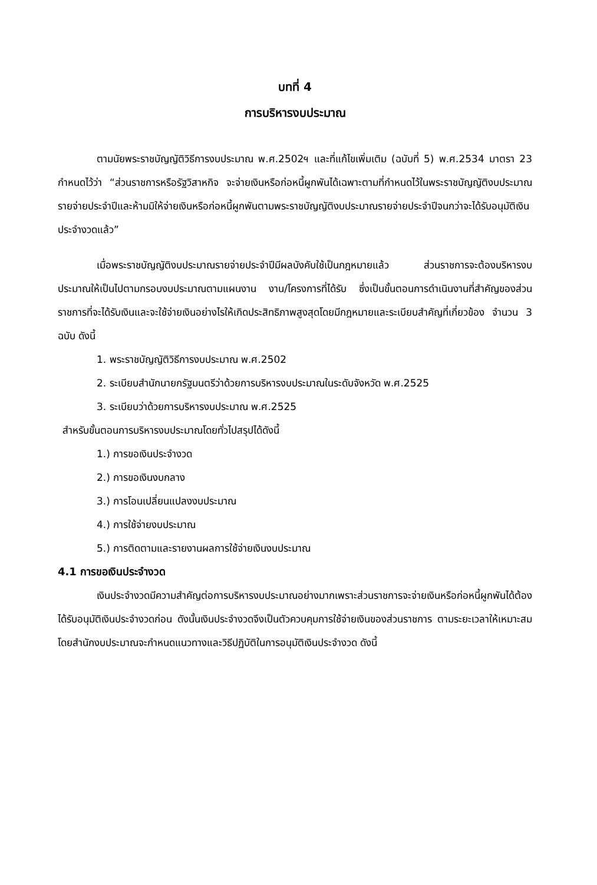บทที่ 4
การบริหารงบประมาณ
ตามนัยพระราชบัญญัติวิธีการงบประมาณ พ.ศ.2502ฯ และที่แก้ไขเพิ่มเติม (ฉบับที่ 5) พ.ศ.2534 มาตรา 23 กำหนดไว้ว่า “ส่วนราชการหรือรัฐวิสาหกิจ จะจ่ายเงินหรือก่อหนี้ผูกพันได้เฉพาะตามที่กำหนดไว้ในพระราชบัญญัติงบประมาณรายจ่ายประจำปีและห้ามมิให้จ่ายเงินหรือก่อหนี้ผูกพันตามพระราชบัญญัติงบประมาณรายจ่ายประจำปีจนกว่าจะได้รับอนุมัติเงินประจำงวดแล้ว”
เมื่อพระราชบัญญัติงบประมาณรายจ่ายประจำปีมีผลบังคับใช้เป็นกฎหมายแล้ว ส่วนราชการจะต้องบริหารงบประมาณให้เป็นไปตามกรอบงบประมาณตามแผนงาน งาน/โครงการที่ได้รับ ซึ่งเป็นขั้นตอนการดำเนินงานที่สำคัญของส่วนราชการที่จะได้รับเงินและจะใช้จ่ายเงินอย่างไรให้เกิดประสิทธิภาพสูงสุดโดยมีกฎหมายและระเบียบสำคัญที่เกี่ยวข้อง จำนวน 3 ฉบับ ดังนี้
1. พระราชบัญญัติวิธีการงบประมาณ พ.ศ.2502
2. ระเบียบสำนักนายกรัฐมนตรีว่าด้วยการบริหารงบประมาณในระดับจังหวัด พ.ศ.2525
3. ระเบียบว่าด้วยการบริหารงบประมาณ พ.ศ.2525
สำหรับขั้นตอนการบริหารงบประมาณโดยทั่วไปสรุปได้ดังนี้
1.) การขอเงินประจำงวด
2.) การขอเงินงบกลาง
3.) การโอนเปลี่ยนแปลงงบประมาณ
4.) การใช้จ่ายงบประมาณ
5.) การติดตามและรายงานผลการใช้จ่ายเงินงบประมาณ
4.1 การขอเงินประจำงวด
เงินประจำงวดมีความสำคัญต่อการบริหารงบประมาณอย่างมากเพราะส่วนราชการจะจ่ายเงินหรือก่อหนี้ผูกพันได้ต้องได้รับอนุมัติเงินประจำงวดก่อน ดังนั้นเงินประจำงวดจึงเป็นตัวควบคุมการใช้จ่ายเงินของส่วนราชการ ตามระยะเวลาให้เหมาะสม โดยสำนักงบประมาณจะกำหนดแนวทางและวิธีปฏิบัติในการอนุมัติเงินประจำงวด ดังนี้